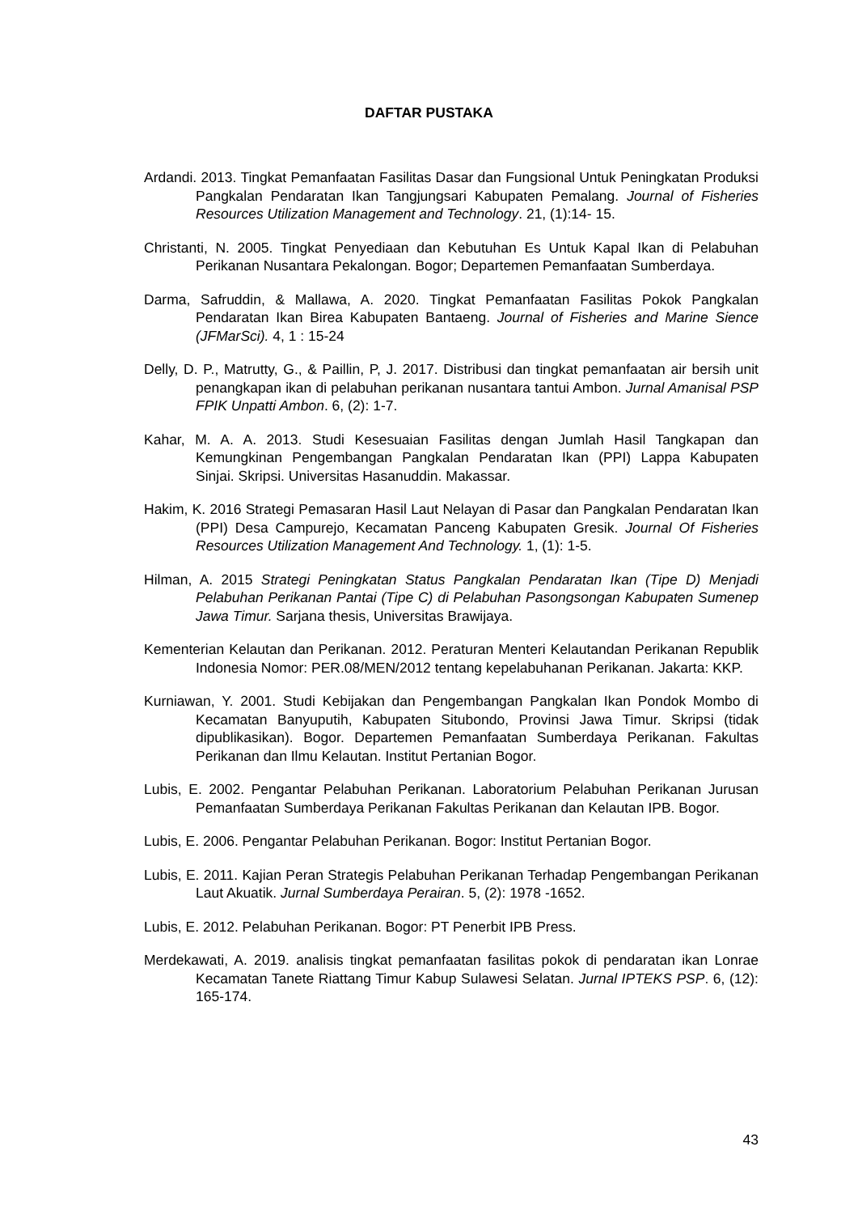DAFTAR PUSTAKA
Ardandi. 2013. Tingkat Pemanfaatan Fasilitas Dasar dan Fungsional Untuk Peningkatan Produksi Pangkalan Pendaratan Ikan Tangjungsari Kabupaten Pemalang. Journal of Fisheries Resources Utilization Management and Technology. 21, (1):14- 15.
Christanti, N. 2005. Tingkat Penyediaan dan Kebutuhan Es Untuk Kapal Ikan di Pelabuhan Perikanan Nusantara Pekalongan. Bogor; Departemen Pemanfaatan Sumberdaya.
Darma, Safruddin, & Mallawa, A. 2020. Tingkat Pemanfaatan Fasilitas Pokok Pangkalan Pendaratan Ikan Birea Kabupaten Bantaeng. Journal of Fisheries and Marine Sience (JFMarSci). 4, 1 : 15-24
Delly, D. P., Matrutty, G., & Paillin, P, J. 2017. Distribusi dan tingkat pemanfaatan air bersih unit penangkapan ikan di pelabuhan perikanan nusantara tantui Ambon. Jurnal Amanisal PSP FPIK Unpatti Ambon. 6, (2): 1-7.
Kahar, M. A. A. 2013. Studi Kesesuaian Fasilitas dengan Jumlah Hasil Tangkapan dan Kemungkinan Pengembangan Pangkalan Pendaratan Ikan (PPI) Lappa Kabupaten Sinjai. Skripsi. Universitas Hasanuddin. Makassar.
Hakim, K. 2016 Strategi Pemasaran Hasil Laut Nelayan di Pasar dan Pangkalan Pendaratan Ikan (PPI) Desa Campurejo, Kecamatan Panceng Kabupaten Gresik. Journal Of Fisheries Resources Utilization Management And Technology. 1, (1): 1-5.
Hilman, A. 2015 Strategi Peningkatan Status Pangkalan Pendaratan Ikan (Tipe D) Menjadi Pelabuhan Perikanan Pantai (Tipe C) di Pelabuhan Pasongsongan Kabupaten Sumenep Jawa Timur. Sarjana thesis, Universitas Brawijaya.
Kementerian Kelautan dan Perikanan. 2012. Peraturan Menteri Kelautandan Perikanan Republik Indonesia Nomor: PER.08/MEN/2012 tentang kepelabuhanan Perikanan. Jakarta: KKP.
Kurniawan, Y. 2001. Studi Kebijakan dan Pengembangan Pangkalan Ikan Pondok Mombo di Kecamatan Banyuputih, Kabupaten Situbondo, Provinsi Jawa Timur. Skripsi (tidak dipublikasikan). Bogor. Departemen Pemanfaatan Sumberdaya Perikanan. Fakultas Perikanan dan Ilmu Kelautan. Institut Pertanian Bogor.
Lubis, E. 2002. Pengantar Pelabuhan Perikanan. Laboratorium Pelabuhan Perikanan Jurusan Pemanfaatan Sumberdaya Perikanan Fakultas Perikanan dan Kelautan IPB. Bogor.
Lubis, E. 2006. Pengantar Pelabuhan Perikanan. Bogor: Institut Pertanian Bogor.
Lubis, E. 2011. Kajian Peran Strategis Pelabuhan Perikanan Terhadap Pengembangan Perikanan Laut Akuatik. Jurnal Sumberdaya Perairan. 5, (2): 1978 -1652.
Lubis, E. 2012. Pelabuhan Perikanan. Bogor: PT Penerbit IPB Press.
Merdekawati, A. 2019. analisis tingkat pemanfaatan fasilitas pokok di pendaratan ikan Lonrae Kecamatan Tanete Riattang Timur Kabup Sulawesi Selatan. Jurnal IPTEKS PSP. 6, (12): 165-174.
43